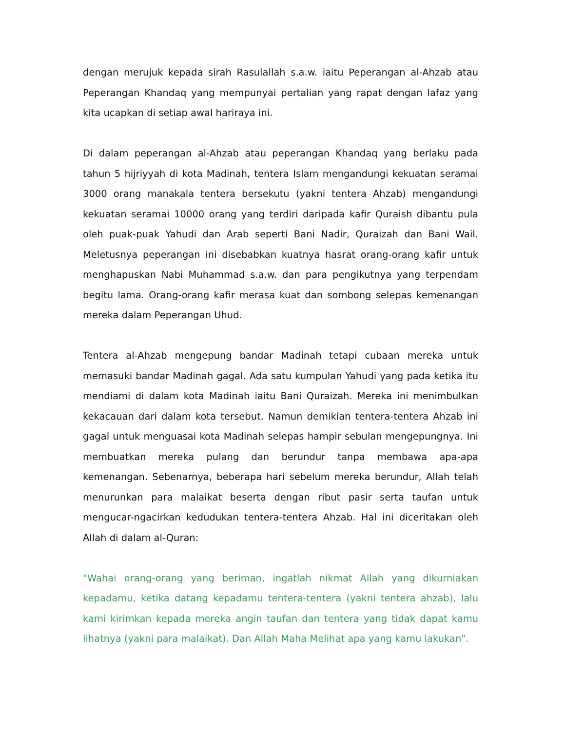dengan merujuk kepada sirah Rasulallah s.a.w. iaitu Peperangan al-Ahzab atau Peperangan Khandaq yang mempunyai pertalian yang rapat dengan lafaz yang kita ucapkan di setiap awal hariraya ini.
Di dalam peperangan al-Ahzab atau peperangan Khandaq yang berlaku pada tahun 5 hijriyyah di kota Madinah, tentera Islam mengandungi kekuatan seramai 3000 orang manakala tentera bersekutu (yakni tentera Ahzab) mengandungi kekuatan seramai 10000 orang yang terdiri daripada kafir Quraish dibantu pula oleh puak-puak Yahudi dan Arab seperti Bani Nadir, Quraizah dan Bani Wail. Meletusnya peperangan ini disebabkan kuatnya hasrat orang-orang kafir untuk menghapuskan Nabi Muhammad s.a.w. dan para pengikutnya yang terpendam begitu lama. Orang-orang kafir merasa kuat dan sombong selepas kemenangan mereka dalam Peperangan Uhud.
Tentera al-Ahzab mengepung bandar Madinah tetapi cubaan mereka untuk memasuki bandar Madinah gagal. Ada satu kumpulan Yahudi yang pada ketika itu mendiami di dalam kota Madinah iaitu Bani Quraizah. Mereka ini menimbulkan kekacauan dari dalam kota tersebut. Namun demikian tentera-tentera Ahzab ini gagal untuk menguasai kota Madinah selepas hampir sebulan mengepungnya. Ini membuatkan mereka pulang dan berundur tanpa membawa apa-apa kemenangan. Sebenarnya, beberapa hari sebelum mereka berundur, Allah telah menurunkan para malaikat beserta dengan ribut pasir serta taufan untuk mengucar-ngacirkan kedudukan tentera-tentera Ahzab. Hal ini diceritakan oleh Allah di dalam al-Quran:
"Wahai orang-orang yang beriman, ingatlah nikmat Allah yang dikurniakan kepadamu, ketika datang kepadamu tentera-tentera (yakni tentera ahzab), lalu kami kirimkan kepada mereka angin taufan dan tentera yang tidak dapat kamu lihatnya (yakni para malaikat). Dan Allah Maha Melihat apa yang kamu lakukan".